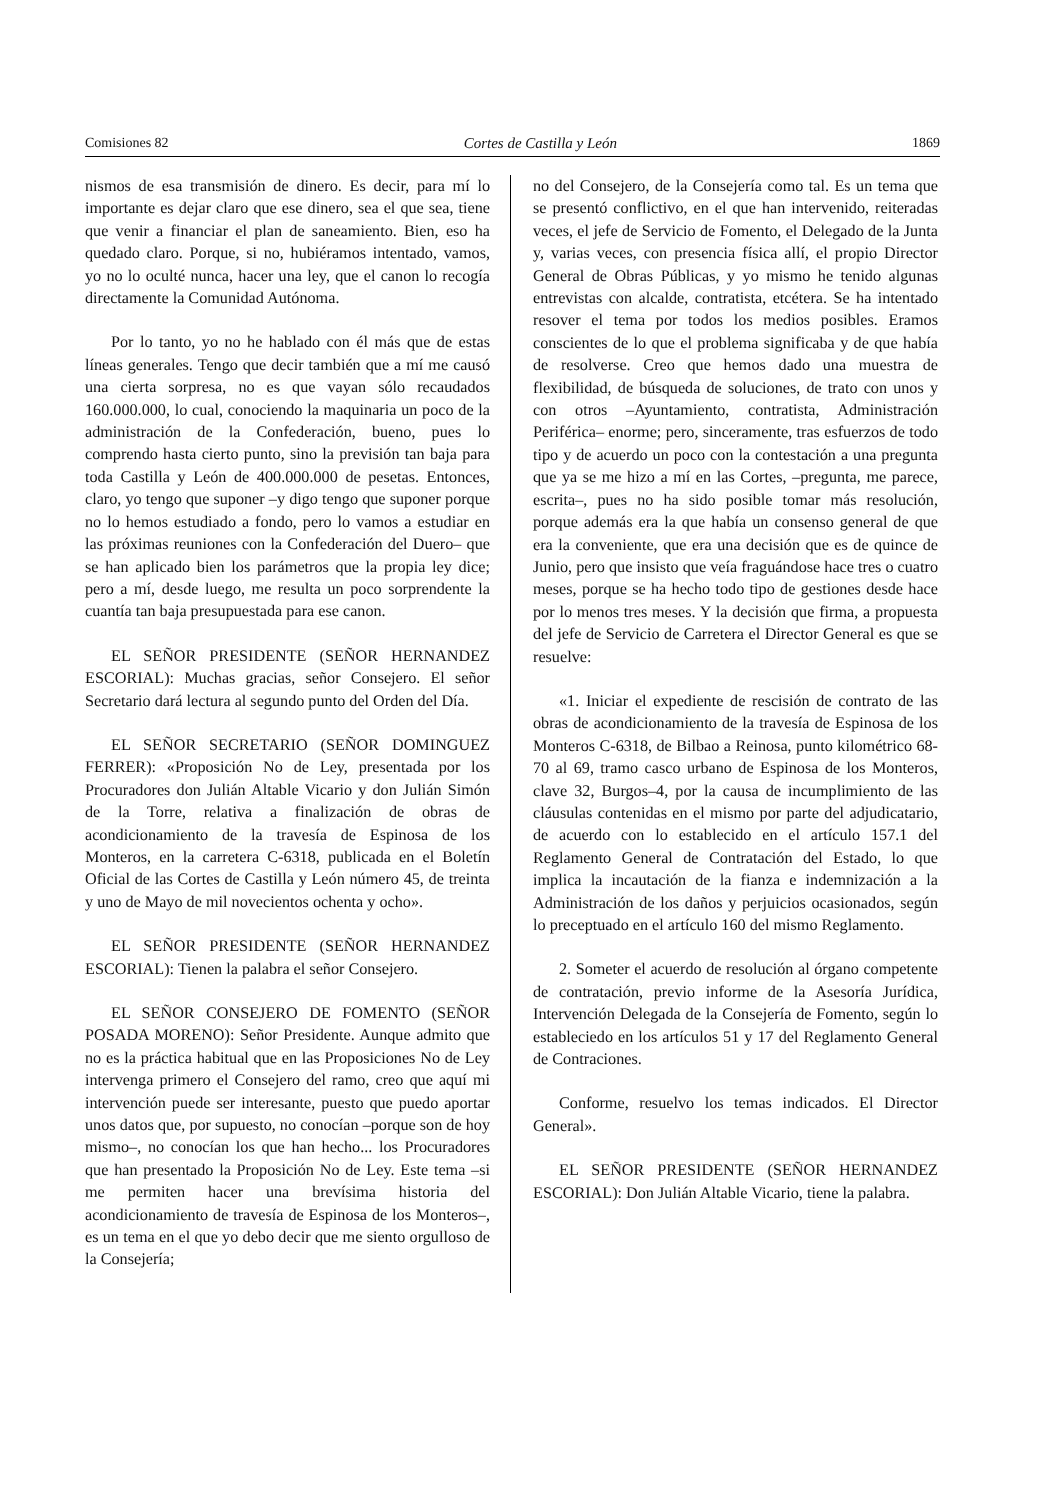Comisiones 82 Cortes de Castilla y León 1869
nismos de esa transmisión de dinero. Es decir, para mí lo importante es dejar claro que ese dinero, sea el que sea, tiene que venir a financiar el plan de saneamiento. Bien, eso ha quedado claro. Porque, si no, hubiéramos intentado, vamos, yo no lo oculté nunca, hacer una ley, que el canon lo recogía directamente la Comunidad Autónoma.
Por lo tanto, yo no he hablado con él más que de estas líneas generales. Tengo que decir también que a mí me causó una cierta sorpresa, no es que vayan sólo recaudados 160.000.000, lo cual, conociendo la maquinaria un poco de la administración de la Confederación, bueno, pues lo comprendo hasta cierto punto, sino la previsión tan baja para toda Castilla y León de 400.000.000 de pesetas. Entonces, claro, yo tengo que suponer –y digo tengo que suponer porque no lo hemos estudiado a fondo, pero lo vamos a estudiar en las próximas reuniones con la Confederación del Duero– que se han aplicado bien los parámetros que la propia ley dice; pero a mí, desde luego, me resulta un poco sorprendente la cuantía tan baja presupuestada para ese canon.
EL SEÑOR PRESIDENTE (SEÑOR HERNANDEZ ESCORIAL): Muchas gracias, señor Consejero. El señor Secretario dará lectura al segundo punto del Orden del Día.
EL SEÑOR SECRETARIO (SEÑOR DOMINGUEZ FERRER): «Proposición No de Ley, presentada por los Procuradores don Julián Altable Vicario y don Julián Simón de la Torre, relativa a finalización de obras de acondicionamiento de la travesía de Espinosa de los Monteros, en la carretera C-6318, publicada en el Boletín Oficial de las Cortes de Castilla y León número 45, de treinta y uno de Mayo de mil novecientos ochenta y ocho».
EL SEÑOR PRESIDENTE (SEÑOR HERNANDEZ ESCORIAL): Tienen la palabra el señor Consejero.
EL SEÑOR CONSEJERO DE FOMENTO (SEÑOR POSADA MORENO): Señor Presidente. Aunque admito que no es la práctica habitual que en las Proposiciones No de Ley intervenga primero el Consejero del ramo, creo que aquí mi intervención puede ser interesante, puesto que puedo aportar unos datos que, por supuesto, no conocían –porque son de hoy mismo–, no conocían los que han hecho... los Procuradores que han presentado la Proposición No de Ley. Este tema –si me permiten hacer una brevísima historia del acondicionamiento de travesía de Espinosa de los Monteros–, es un tema en el que yo debo decir que me siento orgulloso de la Consejería;
no del Consejero, de la Consejería como tal. Es un tema que se presentó conflictivo, en el que han intervenido, reiteradas veces, el jefe de Servicio de Fomento, el Delegado de la Junta y, varias veces, con presencia física allí, el propio Director General de Obras Públicas, y yo mismo he tenido algunas entrevistas con alcalde, contratista, etcétera. Se ha intentado resover el tema por todos los medios posibles. Eramos conscientes de lo que el problema significaba y de que había de resolverse. Creo que hemos dado una muestra de flexibilidad, de búsqueda de soluciones, de trato con unos y con otros –Ayuntamiento, contratista, Administración Periférica– enorme; pero, sinceramente, tras esfuerzos de todo tipo y de acuerdo un poco con la contestación a una pregunta que ya se me hizo a mí en las Cortes, –pregunta, me parece, escrita–, pues no ha sido posible tomar más resolución, porque además era la que había un consenso general de que era la conveniente, que era una decisión que es de quince de Junio, pero que insisto que veía fraguándose hace tres o cuatro meses, porque se ha hecho todo tipo de gestiones desde hace por lo menos tres meses. Y la decisión que firma, a propuesta del jefe de Servicio de Carretera el Director General es que se resuelve:
«1. Iniciar el expediente de rescisión de contrato de las obras de acondicionamiento de la travesía de Espinosa de los Monteros C-6318, de Bilbao a Reinosa, punto kilométrico 68-70 al 69, tramo casco urbano de Espinosa de los Monteros, clave 32, Burgos–4, por la causa de incumplimiento de las cláusulas contenidas en el mismo por parte del adjudicatario, de acuerdo con lo establecido en el artículo 157.1 del Reglamento General de Contratación del Estado, lo que implica la incautación de la fianza e indemnización a la Administración de los daños y perjuicios ocasionados, según lo preceptuado en el artículo 160 del mismo Reglamento.
2. Someter el acuerdo de resolución al órgano competente de contratación, previo informe de la Asesoría Jurídica, Intervención Delegada de la Consejería de Fomento, según lo estableciedo en los artículos 51 y 17 del Reglamento General de Contraciones.
Conforme, resuelvo los temas indicados. El Director General».
EL SEÑOR PRESIDENTE (SEÑOR HERNANDEZ ESCORIAL): Don Julián Altable Vicario, tiene la palabra.